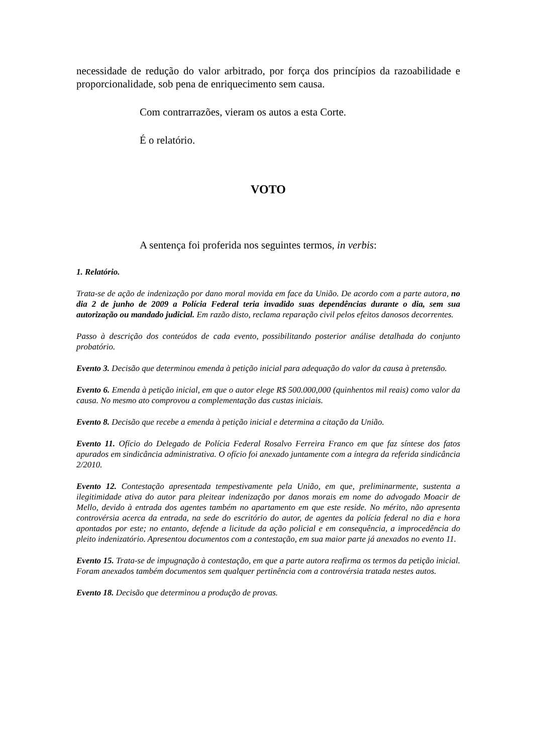necessidade de redução do valor arbitrado, por força dos princípios da razoabilidade e proporcionalidade, sob pena de enriquecimento sem causa.
Com contrarrazões, vieram os autos a esta Corte.
É o relatório.
VOTO
A sentença foi proferida nos seguintes termos, in verbis:
1. Relatório.
Trata-se de ação de indenização por dano moral movida em face da União. De acordo com a parte autora, no dia 2 de junho de 2009 a Polícia Federal teria invadido suas dependências durante o dia, sem sua autorização ou mandado judicial. Em razão disto, reclama reparação civil pelos efeitos danosos decorrentes.
Passo à descrição dos conteúdos de cada evento, possibilitando posterior análise detalhada do conjunto probatório.
Evento 3. Decisão que determinou emenda à petição inicial para adequação do valor da causa à pretensão.
Evento 6. Emenda à petição inicial, em que o autor elege R$ 500.000,000 (quinhentos mil reais) como valor da causa. No mesmo ato comprovou a complementação das custas iniciais.
Evento 8. Decisão que recebe a emenda à petição inicial e determina a citação da União.
Evento 11. Ofício do Delegado de Polícia Federal Rosalvo Ferreira Franco em que faz síntese dos fatos apurados em sindicância administrativa. O ofício foi anexado juntamente com a íntegra da referida sindicância 2/2010.
Evento 12. Contestação apresentada tempestivamente pela União, em que, preliminarmente, sustenta a ilegitimidade ativa do autor para pleitear indenização por danos morais em nome do advogado Moacir de Mello, devido à entrada dos agentes também no apartamento em que este reside. No mérito, não apresenta controvérsia acerca da entrada, na sede do escritório do autor, de agentes da polícia federal no dia e hora apontados por este; no entanto, defende a licitude da ação policial e em consequência, a improcedência do pleito indenizatório. Apresentou documentos com a contestação, em sua maior parte já anexados no evento 11.
Evento 15. Trata-se de impugnação à contestação, em que a parte autora reafirma os termos da petição inicial. Foram anexados também documentos sem qualquer pertinência com a controvérsia tratada nestes autos.
Evento 18. Decisão que determinou a produção de provas.